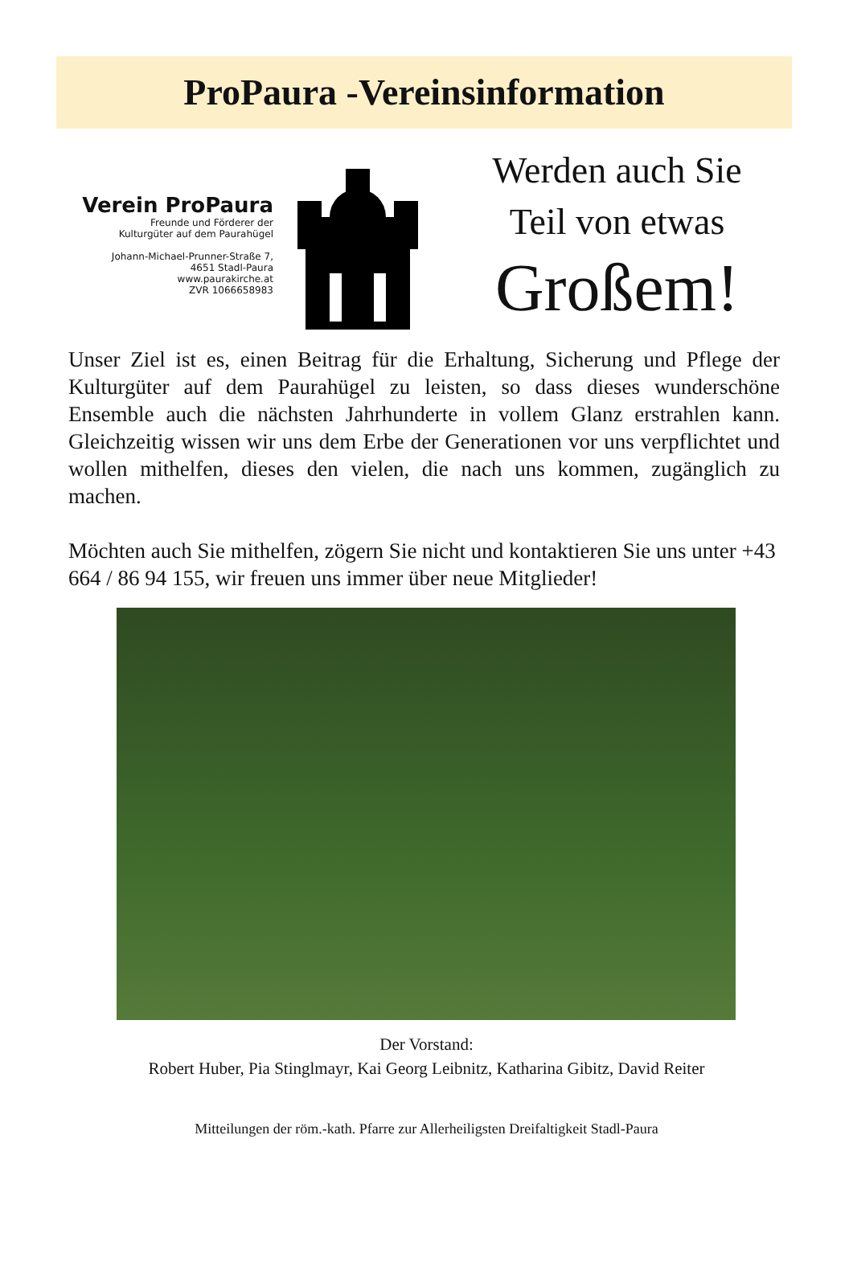ProPaura -Vereinsinformation
Verein ProPaura
Freunde und Förderer der
Kulturgüter auf dem Paurahügel
Johann-Michael-Prunner-Straße 7,
4651 Stadl-Paura
www.paurakirche.at
ZVR 1066658983
Werden auch Sie
Teil von etwas
Großem!
Unser Ziel ist es, einen Beitrag für die Erhaltung, Sicherung und Pflege der Kulturgüter auf dem Paurahügel zu leisten, so dass dieses wunderschöne Ensemble auch die nächsten Jahrhunderte in vollem Glanz erstrahlen kann. Gleichzeitig wissen wir uns dem Erbe der Generationen vor uns verpflichtet und wollen mithelfen, dieses den vielen, die nach uns kommen, zugänglich zu machen.
Möchten auch Sie mithelfen, zögern Sie nicht und kontaktieren Sie uns unter +43 664 / 86 94 155, wir freuen uns immer über neue Mitglieder!
Der Vorstand:
Robert Huber, Pia Stinglmayr, Kai Georg Leibnitz, Katharina Gibitz, David Reiter
Mitteilungen der röm.-kath. Pfarre zur Allerheiligsten Dreifaltigkeit Stadl-Paura